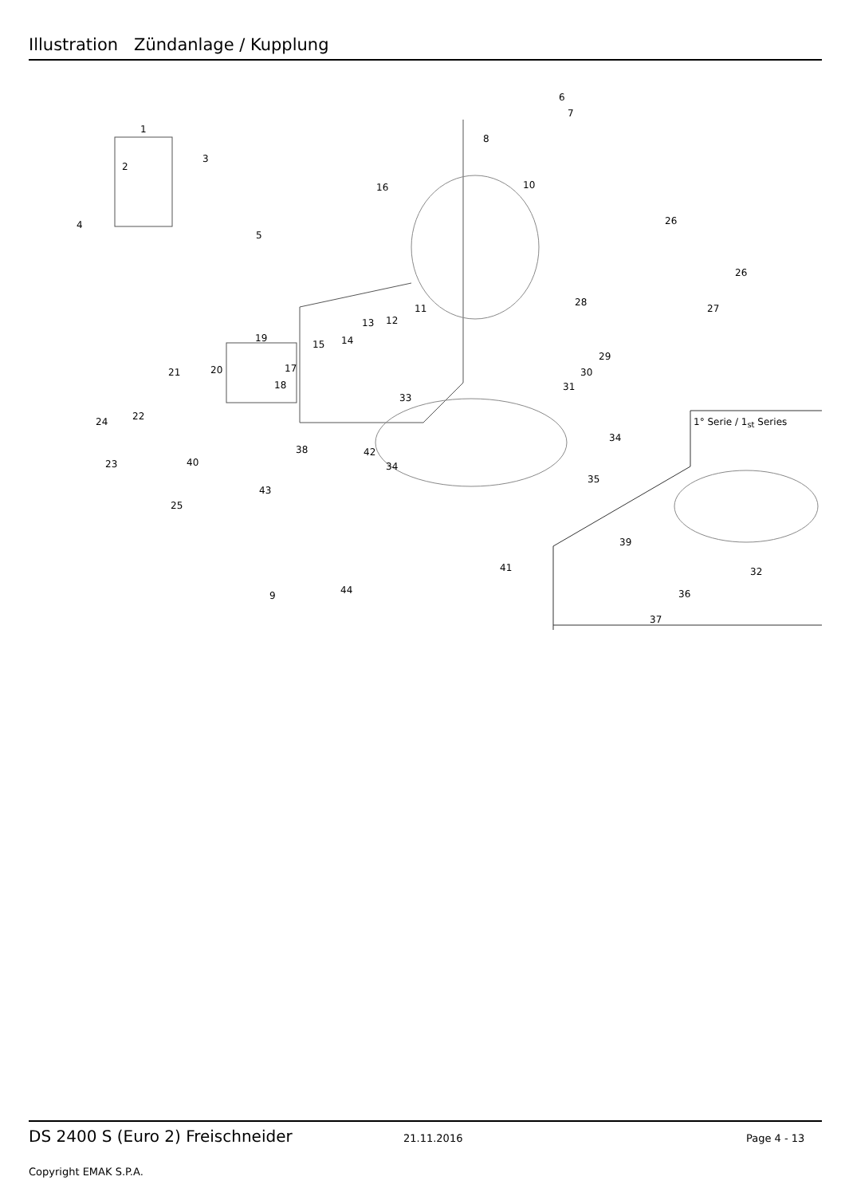Illustration Zündanlage / Kupplung
1
2
3
4
5
6
7
8
9
10
11
12 13
14 15
16
17
18
19
20 21
22
23
24
25
26
26
27
28
29
30
31
32
33
34
34
35
36
37
38
39
40
41
42
43
44
1° Serie / 1<sub>st</sub> Series
DS 2400 S (Euro 2) Freischneider 21.11.2016 Page 4 - 13
Copyright EMAK S.P.A.